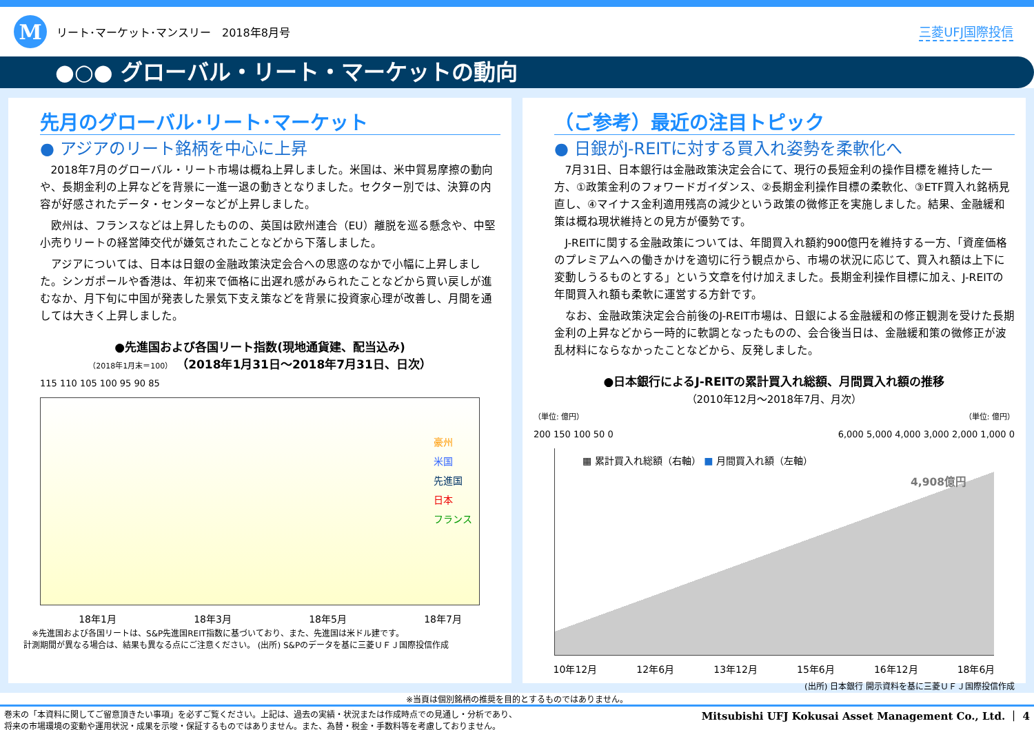M
リート･マーケット･マンスリー　2018年8月号
三菱UFJ国際投信
●○● グローバル・リート・マーケットの動向
先月のグローバル･リート･マーケット
● アジアのリート銘柄を中心に上昇
2018年7月のグローバル・リート市場は概ね上昇しました。米国は、米中貿易摩擦の動向や、長期金利の上昇などを背景に一進一退の動きとなりました。セクター別では、決算の内容が好感されたデータ・センターなどが上昇しました。
欧州は、フランスなどは上昇したものの、英国は欧州連合（EU）離脱を巡る懸念や、中堅小売りリートの経営陣交代が嫌気されたことなどから下落しました。
アジアについては、日本は日銀の金融政策決定会合への思惑のなかで小幅に上昇しました。シンガポールや香港は、年初来で価格に出遅れ感がみられたことなどから買い戻しが進むなか、月下旬に中国が発表した景気下支え策などを背景に投資家心理が改善し、月間を通しては大きく上昇しました。
●先進国および各国リート指数(現地通貨建、配当込み)
（2018年1月末＝100） （2018年1月31日～2018年7月31日、日次）
115 110 105 100 95 90 85
豪州
米国
先進国
日本
フランス
18年1月 18年3月 18年5月 18年7月
※先進国および各国リートは、S&P先進国REIT指数に基づいており、また、先進国は米ドル建です。
計測期間が異なる場合は、結果も異なる点にご注意ください。 (出所) S&Pのデータを基に三菱ＵＦＪ国際投信作成
（ご参考）最近の注目トピック
● 日銀がJ-REITに対する買入れ姿勢を柔軟化へ
7月31日、日本銀行は金融政策決定会合にて、現行の長短金利の操作目標を維持した一方、①政策金利のフォワードガイダンス、②長期金利操作目標の柔軟化、③ETF買入れ銘柄見直し、④マイナス金利適用残高の減少という政策の微修正を実施しました。結果、金融緩和策は概ね現状維持との見方が優勢です。
J-REITに関する金融政策については、年間買入れ額約900億円を維持する一方、「資産価格のプレミアムへの働きかけを適切に行う観点から、市場の状況に応じて、買入れ額は上下に変動しうるものとする」という文章を付け加えました。長期金利操作目標に加え、J-REITの年間買入れ額も柔軟に運営する方針です。
なお、金融政策決定会合前後のJ-REIT市場は、日銀による金融緩和の修正観測を受けた長期金利の上昇などから一時的に軟調となったものの、会合後当日は、金融緩和策の微修正が波乱材料にならなかったことなどから、反発しました。
●日本銀行によるJ-REITの累計買入れ総額、月間買入れ額の推移
（2010年12月～2018年7月、月次）
（単位: 億円） （単位: 億円）
200 150 100 50 0 6,000 5,000 4,000 3,000 2,000 1,000 0
▦ 累計買入れ総額（右軸） ■ 月間買入れ額（左軸）
4,908億円
10年12月 12年6月 13年12月 15年6月 16年12月 18年6月
(出所) 日本銀行 開示資料を基に三菱ＵＦＪ国際投信作成
※当頁は個別銘柄の推奨を目的とするものではありません。
巻末の「本資料に関してご留意頂きたい事項」を必ずご覧ください。上記は、過去の実績・状況または作成時点での見通し・分析であり、
将来の市場環境の変動や運用状況・成果を示唆・保証するものではありません。また、為替・税金・手数料等を考慮しておりません。 Mitsubishi UFJ Kokusai Asset Management Co., Ltd. ｜ 4